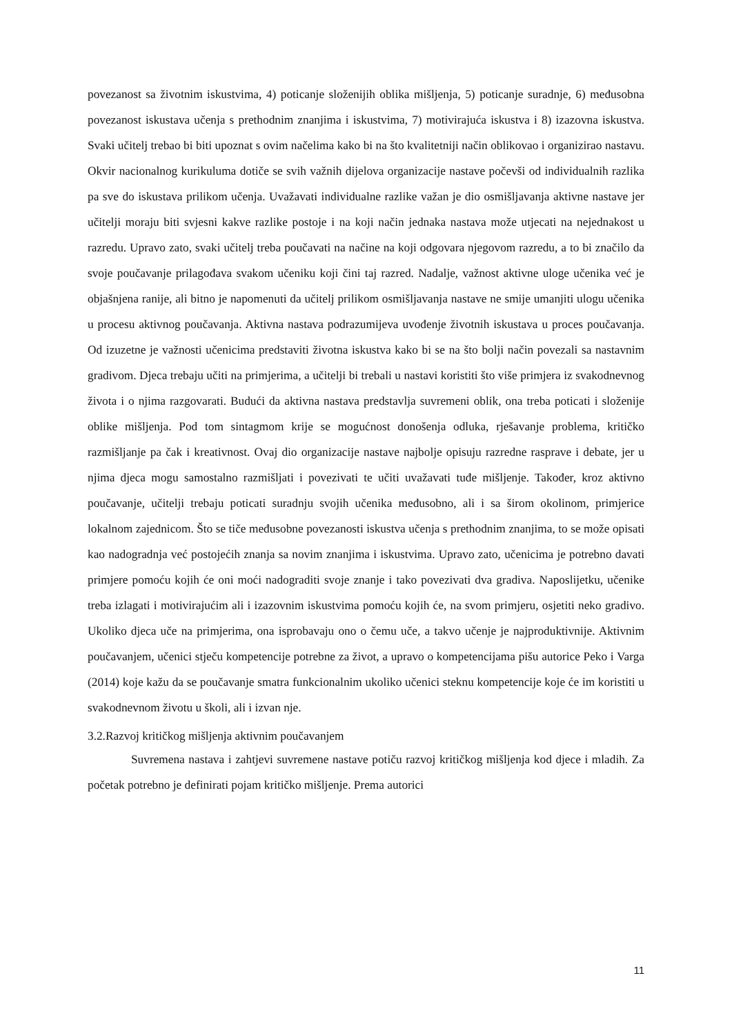povezanost sa životnim iskustvima, 4) poticanje složenijih oblika mišljenja, 5) poticanje suradnje, 6) međusobna povezanost iskustava učenja s prethodnim znanjima i iskustvima, 7) motivirajuća iskustva i 8) izazovna iskustva. Svaki učitelj trebao bi biti upoznat s ovim načelima kako bi na što kvalitetniji način oblikovao i organizirao nastavu. Okvir nacionalnog kurikuluma dotiče se svih važnih dijelova organizacije nastave počevši od individualnih razlika pa sve do iskustava prilikom učenja. Uvažavati individualne razlike važan je dio osmišljavanja aktivne nastave jer učitelji moraju biti svjesni kakve razlike postoje i na koji način jednaka nastava može utjecati na nejednakost u razredu. Upravo zato, svaki učitelj treba poučavati na načine na koji odgovara njegovom razredu, a to bi značilo da svoje poučavanje prilagođava svakom učeniku koji čini taj razred. Nadalje, važnost aktivne uloge učenika već je objašnjena ranije, ali bitno je napomenuti da učitelj prilikom osmišljavanja nastave ne smije umanjiti ulogu učenika u procesu aktivnog poučavanja. Aktivna nastava podrazumijeva uvođenje životnih iskustava u proces poučavanja. Od izuzetne je važnosti učenicima predstaviti životna iskustva kako bi se na što bolji način povezali sa nastavnim gradivom. Djeca trebaju učiti na primjerima, a učitelji bi trebali u nastavi koristiti što više primjera iz svakodnevnog života i o njima razgovarati. Budući da aktivna nastava predstavlja suvremeni oblik, ona treba poticati i složenije oblike mišljenja. Pod tom sintagmom krije se mogućnost donošenja odluka, rješavanje problema, kritičko razmišljanje pa čak i kreativnost. Ovaj dio organizacije nastave najbolje opisuju razredne rasprave i debate, jer u njima djeca mogu samostalno razmišljati i povezivati te učiti uvažavati tuđe mišljenje. Također, kroz aktivno poučavanje, učitelji trebaju poticati suradnju svojih učenika međusobno, ali i sa širom okolinom, primjerice lokalnom zajednicom. Što se tiče međusobne povezanosti iskustva učenja s prethodnim znanjima, to se može opisati kao nadogradnja već postojećih znanja sa novim znanjima i iskustvima. Upravo zato, učenicima je potrebno davati primjere pomoću kojih će oni moći nadograditi svoje znanje i tako povezivati dva gradiva. Naposlijetku, učenike treba izlagati i motivirajućim ali i izazovnim iskustvima pomoću kojih će, na svom primjeru, osjetiti neko gradivo. Ukoliko djeca uče na primjerima, ona isprobavaju ono o čemu uče, a takvo učenje je najproduktivnije. Aktivnim poučavanjem, učenici stječu kompetencije potrebne za život, a upravo o kompetencijama pišu autorice Peko i Varga (2014) koje kažu da se poučavanje smatra funkcionalnim ukoliko učenici steknu kompetencije koje će im koristiti u svakodnevnom životu u školi, ali i izvan nje.
3.2.Razvoj kritičkog mišljenja aktivnim poučavanjem
Suvremena nastava i zahtjevi suvremene nastave potiču razvoj kritičkog mišljenja kod djece i mladih. Za početak potrebno je definirati pojam kritičko mišljenje. Prema autorici
11